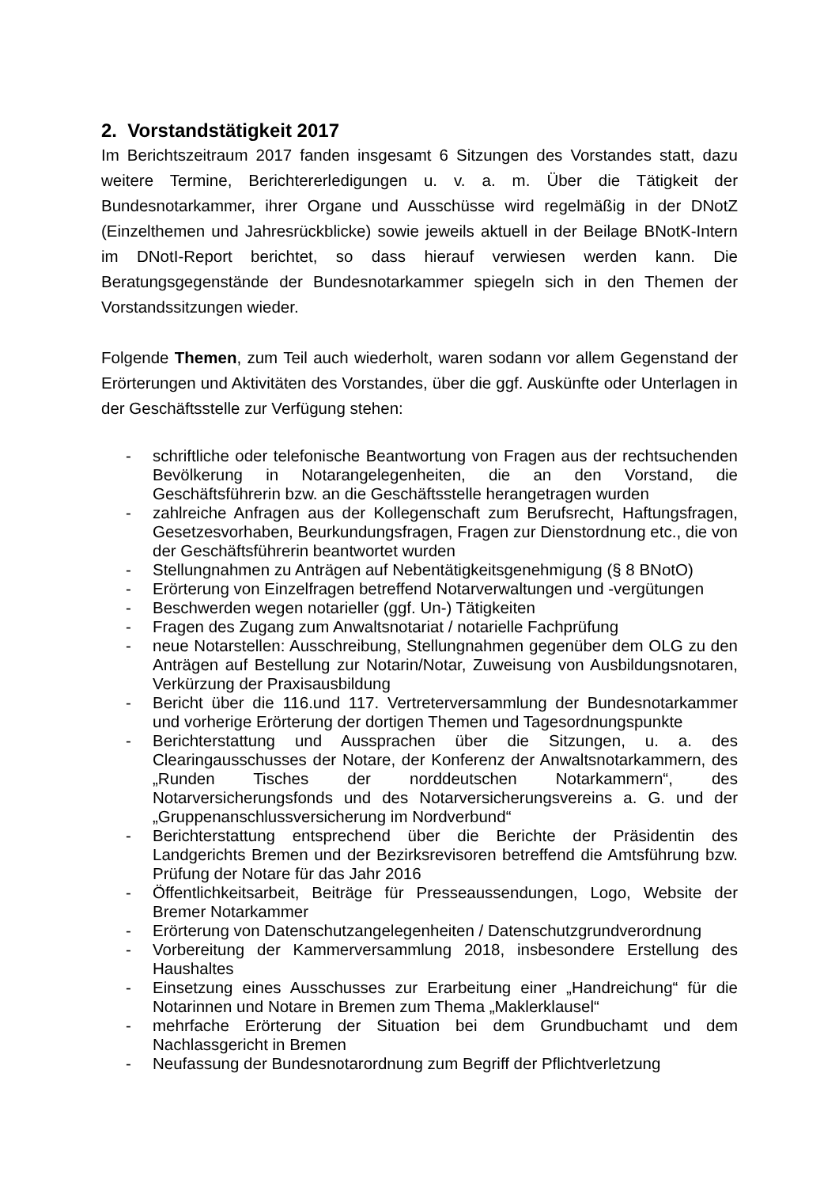2. Vorstandstätigkeit 2017
Im Berichtszeitraum 2017 fanden insgesamt 6 Sitzungen des Vorstandes statt, dazu weitere Termine, Berichtererledigungen u. v. a. m. Über die Tätigkeit der Bundesnotarkammer, ihrer Organe und Ausschüsse wird regelmäßig in der DNotZ (Einzelthemen und Jahresrückblicke) sowie jeweils aktuell in der Beilage BNotK-Intern im DNotI-Report berichtet, so dass hierauf verwiesen werden kann. Die Beratungsgegenstände der Bundesnotarkammer spiegeln sich in den Themen der Vorstandssitzungen wieder.
Folgende Themen, zum Teil auch wiederholt, waren sodann vor allem Gegenstand der Erörterungen und Aktivitäten des Vorstandes, über die ggf. Auskünfte oder Unterlagen in der Geschäftsstelle zur Verfügung stehen:
- schriftliche oder telefonische Beantwortung von Fragen aus der rechtsuchenden Bevölkerung in Notarangelegenheiten, die an den Vorstand, die Geschäftsführerin bzw. an die Geschäftsstelle herangetragen wurden
- zahlreiche Anfragen aus der Kollegenschaft zum Berufsrecht, Haftungsfragen, Gesetzesvorhaben, Beurkundungsfragen, Fragen zur Dienstordnung etc., die von der Geschäftsführerin beantwortet wurden
- Stellungnahmen zu Anträgen auf Nebentätigkeitsgenehmigung (§ 8 BNotO)
- Erörterung von Einzelfragen betreffend Notarverwaltungen und -vergütungen
- Beschwerden wegen notarieller (ggf. Un-) Tätigkeiten
- Fragen des Zugang zum Anwaltsnotariat / notarielle Fachprüfung
- neue Notarstellen: Ausschreibung, Stellungnahmen gegenüber dem OLG zu den Anträgen auf Bestellung zur Notarin/Notar, Zuweisung von Ausbildungsnotaren, Verkürzung der Praxisausbildung
- Bericht über die 116.und 117. Vertreterversammlung der Bundesnotarkammer und vorherige Erörterung der dortigen Themen und Tagesordnungspunkte
- Berichterstattung und Aussprachen über die Sitzungen, u. a. des Clearingausschusses der Notare, der Konferenz der Anwaltsnotarkammern, des „Runden Tisches der norddeutschen Notarkammern“, des Notarversicherungsfonds und des Notarversicherungsvereins a. G. und der „Gruppenanschlussversicherung im Nordverbund“
- Berichterstattung entsprechend über die Berichte der Präsidentin des Landgerichts Bremen und der Bezirksrevisoren betreffend die Amtsführung bzw. Prüfung der Notare für das Jahr 2016
- Öffentlichkeitsarbeit, Beiträge für Presseaussendungen, Logo, Website der Bremer Notarkammer
- Erörterung von Datenschutzangelegenheiten / Datenschutzgrundverordnung
- Vorbereitung der Kammerversammlung 2018, insbesondere Erstellung des Haushaltes
- Einsetzung eines Ausschusses zur Erarbeitung einer „Handreichung“ für die Notarinnen und Notare in Bremen zum Thema „Maklerklausel“
- mehrfache Erörterung der Situation bei dem Grundbuchamt und dem Nachlassgericht in Bremen
- Neufassung der Bundesnotarordnung zum Begriff der Pflichtverletzung